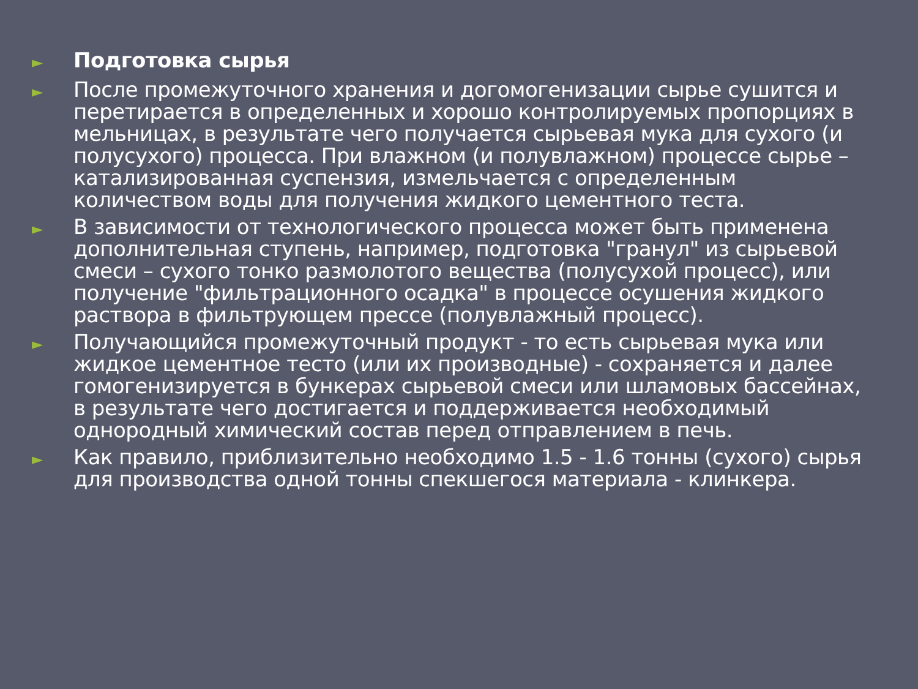► Подготовка сырья
► После промежуточного хранения и догомогенизации сырье сушится и перетирается в определенных и хорошо контролируемых пропорциях в мельницах, в результате чего получается сырьевая мука для сухого (и полусухого) процесса. При влажном (и полувлажном) процессе сырье – катализированная суспензия, измельчается с определенным количеством воды для получения жидкого цементного теста.
► В зависимости от технологического процесса может быть применена дополнительная ступень, например, подготовка "гранул" из сырьевой смеси – сухого тонко размолотого вещества (полусухой процесс), или получение "фильтрационного осадка" в процессе осушения жидкого раствора в фильтрующем прессе (полувлажный процесс).
► Получающийся промежуточный продукт - то есть сырьевая мука или жидкое цементное тесто (или их производные) - сохраняется и далее гомогенизируется в бункерах сырьевой смеси или шламовых бассейнах, в результате чего достигается и поддерживается необходимый однородный химический состав перед отправлением в печь.
► Как правило, приблизительно необходимо 1.5 - 1.6 тонны (сухого) сырья для производства одной тонны спекшегося материала - клинкера.